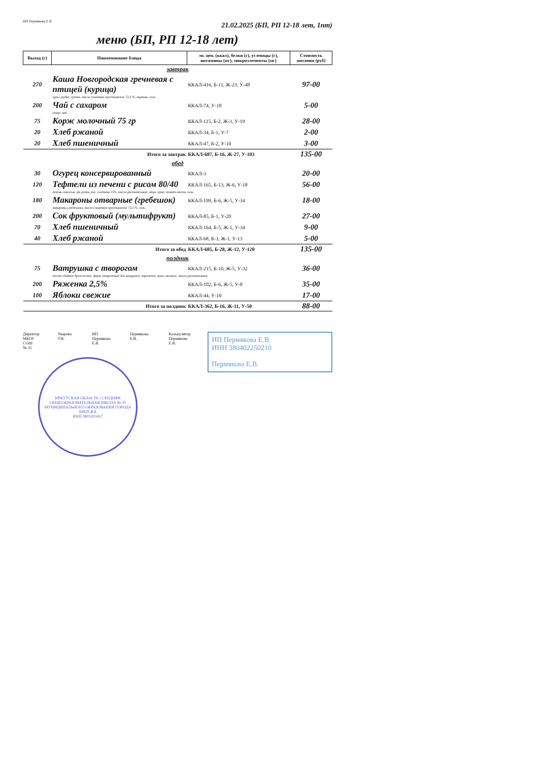ИП Пермякова Е В.
21.02.2025 (БП, РП 12-18 лет, 1пт)
меню (БП, РП 12-18 лет)
| Выход (г) | Наименование блюда | эн. цен. (ккал), белки (г), углеводы (г), витамины (мг), микроэлементы (мг) | Стоимость питания (руб) |
| --- | --- | --- | --- |
| завтрак | | | |
| 270 | Каша Новгородская гречневая с птицей (курица) | ККАЛ-416, Б-11, Ж-23, У-48 | 97-00 |
| куры грудка, гречка, масло сливочное крестьянское 72,5 %, морковь, соль | | | |
| 200 | Чай с сахаром | ККАЛ-74, У-18 | 5-00 |
| сахар, чай | | | |
| 75 | Корж молочный 75 гр | ККАЛ-115, Б-2, Ж-3, У-19 | 28-00 |
| 20 | Хлеб ржаной | ККАЛ-34, Б-1, У-7 | 2-00 |
| 20 | Хлеб пшеничный | ККАЛ-47, Б-2, У-10 | 3-00 |
| Итого за завтрак | | ККАЛ-687, Б-16, Ж-27, У-103 | 135-00 |
| обед | | | |
| 30 | Огурец консервированный | ККАЛ-3 | 20-00 |
| 120 | Тефтели из печени с рисом 80/40 | ККАЛ-165, Б-13, Ж-6, У-18 | 56-00 |
| печень говяжья, лук репка, рис, сметана 15%, масло растительное, яйцо, мука, томат-паста, соль | | | |
| 180 | Макароны отварные (гребешок) | ККАЛ-199, Б-6, Ж-5, У-34 | 18-00 |
| макароны (гребешок), масло сливочное крестьянское 72,5 %, соль | | | |
| 200 | Сок фруктовый (мультифрукт) | ККАЛ-85, Б-1, У-20 | 27-00 |
| 70 | Хлеб пшеничный | ККАЛ-164, Б-5, Ж-1, У-34 | 9-00 |
| 40 | Хлеб ржаной | ККАЛ-68, Б-3, Ж-1, У-13 | 5-00 |
| Итого за обед | | ККАЛ-685, Б-28, Ж-12, У-120 | 135-00 |
| полдник | | | |
| 75 | Ватрушка с творогом | ККАЛ-215, Б-10, Ж-5, У-32 | 36-00 |
| тесто сдобное дрожжевое, фарш творожный для ватрушек, пирожков, мука, меланж, масло растительное | | | |
| 200 | Ряженка 2,5% | ККАЛ-102, Б-6, Ж-5, У-8 | 35-00 |
| 100 | Яблоки свежие | ККАЛ-44, У-10 | 17-00 |
| Итого за полдник | | ККАЛ-362, Б-16, Ж-11, У-50 | 88-00 |
Директор
МБОУ СОШ
№ 35
Уварова Т.В. ИП Пермякова
Е.В.
Пермякова Е.В. Калькулятор
Пермякова Е.В.
ИП Пермякова Е.В.
ИНН 380402250210
Пермякова Е.В.
ИРКУТСКАЯ ОБЛАСТЬ • СРЕДНЯЯ ОБЩЕОБРАЗОВАТЕЛЬНАЯ ШКОЛА № 35 МУНИЦИПАЛЬНОГО ОБРАЗОВАНИЯ ГОРОДА БРАТСКА
ИНН 3803203457